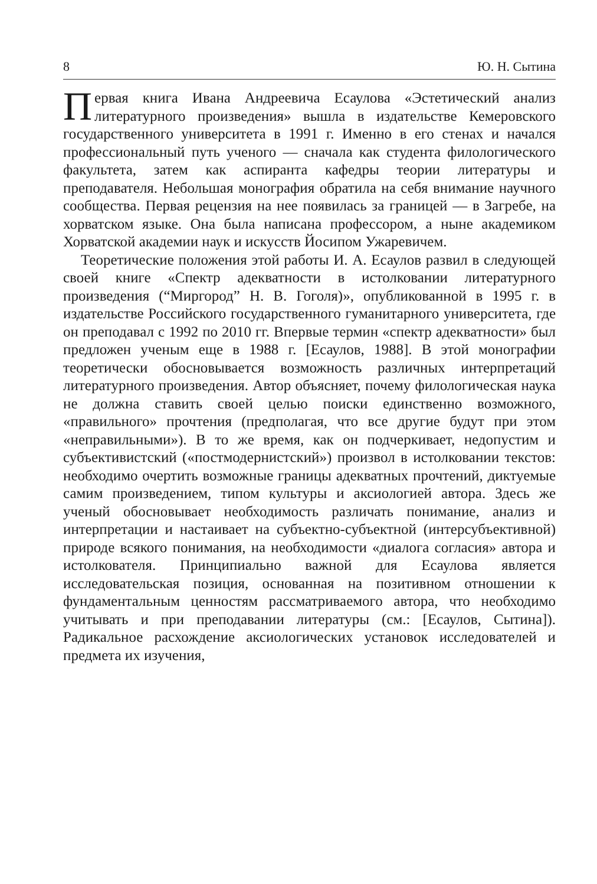8 Ю. Н. Сытина
Первая книга Ивана Андреевича Есаулова «Эстетический анализ литературного произведения» вышла в издательстве Кемеровского государственного университета в 1991 г. Именно в его стенах и начался профессиональный путь ученого — сначала как студента филологического факультета, затем как аспиранта кафедры теории литературы и преподавателя. Небольшая монография обратила на себя внимание научного сообщества. Первая рецензия на нее появилась за границей — в Загребе, на хорватском языке. Она была написана профессором, а ныне академиком Хорватской академии наук и искусств Йосипом Ужаревичем.
Теоретические положения этой работы И. А. Есаулов развил в следующей своей книге «Спектр адекватности в истолковании литературного произведения (“Миргород” Н. В. Гоголя)», опубликованной в 1995 г. в издательстве Российского государственного гуманитарного университета, где он преподавал с 1992 по 2010 гг. Впервые термин «спектр адекватности» был предложен ученым еще в 1988 г. [Есаулов, 1988]. В этой монографии теоретически обосновывается возможность различных интерпретаций литературного произведения. Автор объясняет, почему филологическая наука не должна ставить своей целью поиски единственно возможного, «правильного» прочтения (предполагая, что все другие будут при этом «неправильными»). В то же время, как он подчеркивает, недопустим и субъективистский («постмодернистский») произвол в истолковании текстов: необходимо очертить возможные границы адекватных прочтений, диктуемые самим произведением, типом культуры и аксиологией автора. Здесь же ученый обосновывает необходимость различать понимание, анализ и интерпретации и настаивает на субъектно-субъектной (интерсубъективной) природе всякого понимания, на необходимости «диалога согласия» автора и истолкователя. Принципиально важной для Есаулова является исследовательская позиция, основанная на позитивном отношении к фундаментальным ценностям рассматриваемого автора, что необходимо учитывать и при преподавании литературы (см.: [Есаулов, Сытина]). Радикальное расхождение аксиологических установок исследователей и предмета их изучения,